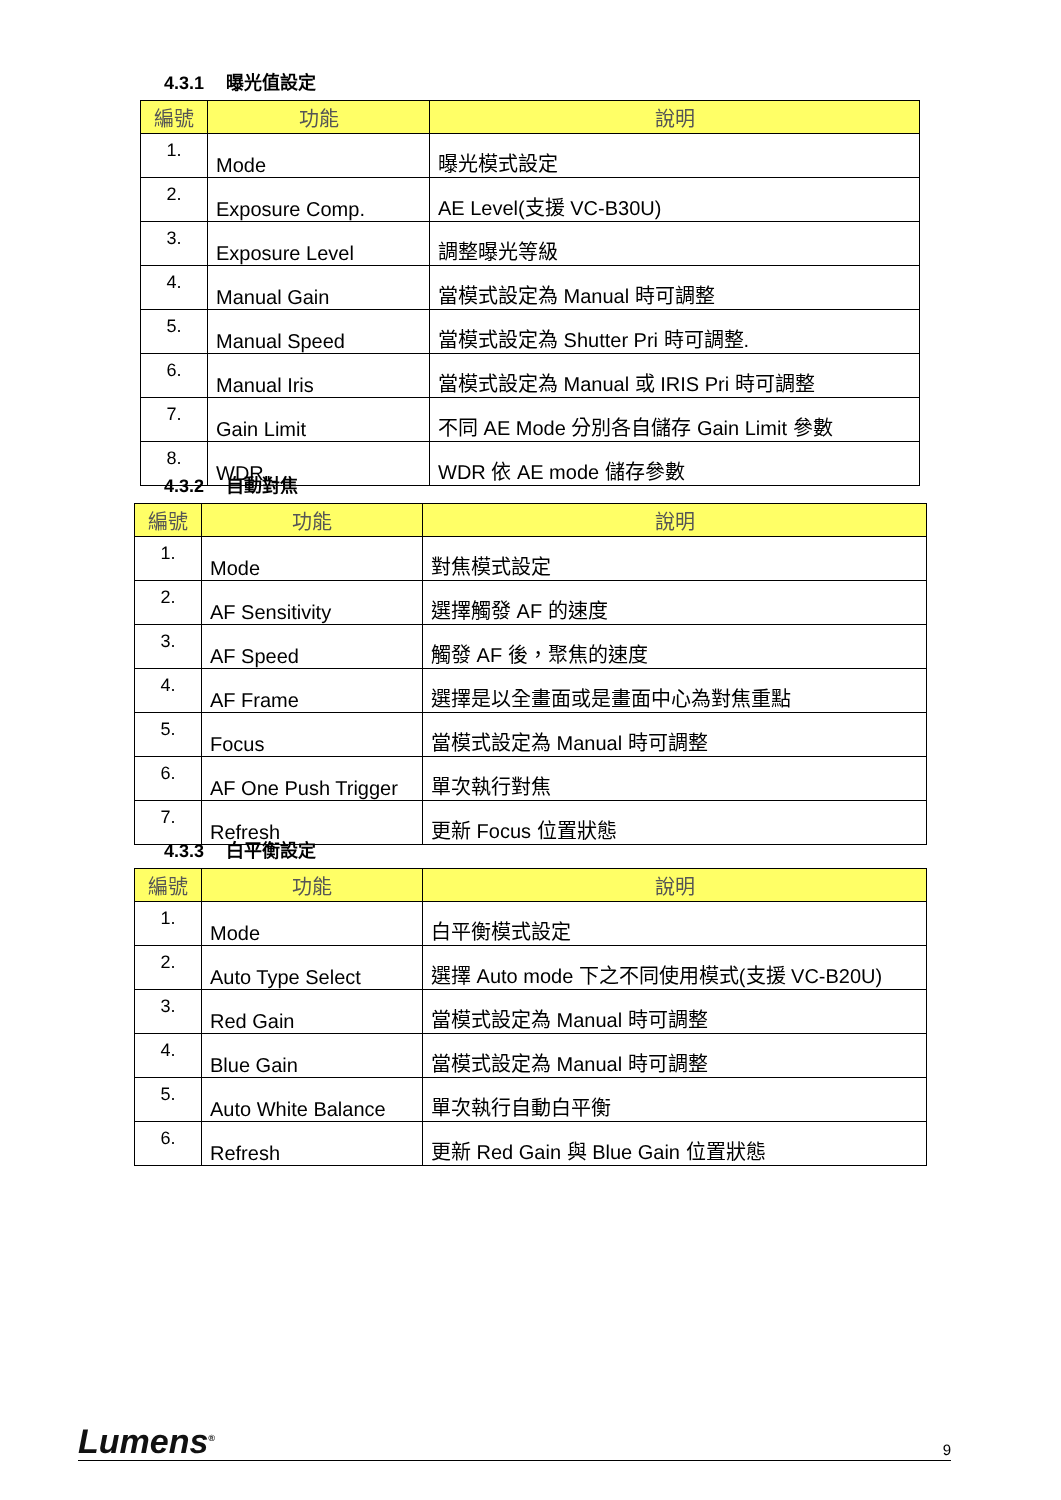4.3.1 曝光值設定
| 編號 | 功能 | 說明 |
| --- | --- | --- |
| 1. | Mode | 曝光模式設定 |
| 2. | Exposure Comp. | AE Level(支援 VC-B30U) |
| 3. | Exposure Level | 調整曝光等級 |
| 4. | Manual Gain | 當模式設定為 Manual 時可調整 |
| 5. | Manual Speed | 當模式設定為 Shutter Pri 時可調整. |
| 6. | Manual Iris | 當模式設定為 Manual 或 IRIS Pri 時可調整 |
| 7. | Gain Limit | 不同 AE Mode 分別各自儲存 Gain Limit 參數 |
| 8. | WDR | WDR 依 AE mode 儲存參數 |
4.3.2 自動對焦
| 編號 | 功能 | 說明 |
| --- | --- | --- |
| 1. | Mode | 對焦模式設定 |
| 2. | AF Sensitivity | 選擇觸發 AF 的速度 |
| 3. | AF Speed | 觸發 AF 後，聚焦的速度 |
| 4. | AF Frame | 選擇是以全畫面或是畫面中心為對焦重點 |
| 5. | Focus | 當模式設定為 Manual 時可調整 |
| 6. | AF One Push Trigger | 單次執行對焦 |
| 7. | Refresh | 更新 Focus 位置狀態 |
4.3.3 白平衡設定
| 編號 | 功能 | 說明 |
| --- | --- | --- |
| 1. | Mode | 白平衡模式設定 |
| 2. | Auto Type Select | 選擇 Auto mode 下之不同使用模式(支援 VC-B20U) |
| 3. | Red Gain | 當模式設定為 Manual 時可調整 |
| 4. | Blue Gain | 當模式設定為 Manual 時可調整 |
| 5. | Auto White Balance | 單次執行自動白平衡 |
| 6. | Refresh | 更新 Red Gain 與 Blue Gain 位置狀態 |
Lumens<sup>®</sup>
9